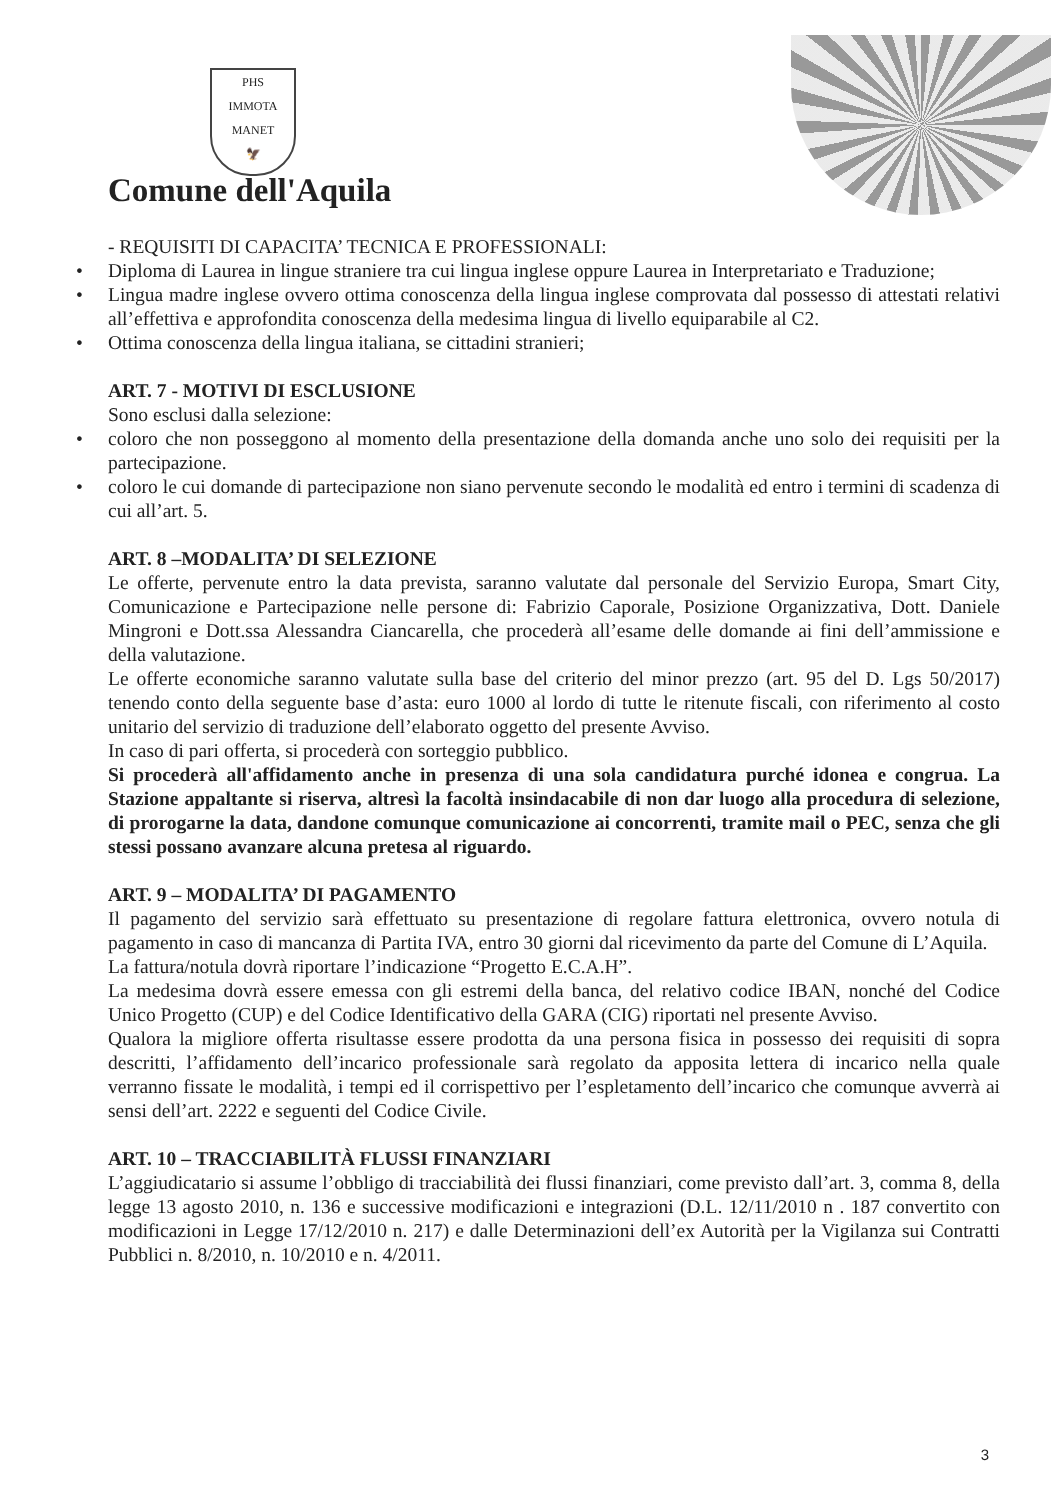PHS
IMMOTA MANET
🦅
Comune dell'Aquila
- REQUISITI DI CAPACITA’ TECNICA E PROFESSIONALI:
• Diploma di Laurea in lingue straniere tra cui lingua inglese oppure Laurea in Interpretariato e Traduzione;
• Lingua madre inglese ovvero ottima conoscenza della lingua inglese comprovata dal possesso di attestati relativi all’effettiva e approfondita conoscenza della medesima lingua di livello equiparabile al C2.
• Ottima conoscenza della lingua italiana, se cittadini stranieri;
ART. 7 - MOTIVI DI ESCLUSIONE
Sono esclusi dalla selezione:
• coloro che non posseggono al momento della presentazione della domanda anche uno solo dei requisiti per la partecipazione.
• coloro le cui domande di partecipazione non siano pervenute secondo le modalità ed entro i termini di scadenza di cui all’art. 5.
ART. 8 –MODALITA’ DI SELEZIONE
Le offerte, pervenute entro la data prevista, saranno valutate dal personale del Servizio Europa, Smart City, Comunicazione e Partecipazione nelle persone di: Fabrizio Caporale, Posizione Organizzativa, Dott. Daniele Mingroni e Dott.ssa Alessandra Ciancarella, che procederà all’esame delle domande ai fini dell’ammissione e della valutazione.
Le offerte economiche saranno valutate sulla base del criterio del minor prezzo (art. 95 del D. Lgs 50/2017) tenendo conto della seguente base d’asta: euro 1000 al lordo di tutte le ritenute fiscali, con riferimento al costo unitario del servizio di traduzione dell’elaborato oggetto del presente Avviso.
In caso di pari offerta, si procederà con sorteggio pubblico.
Si procederà all'affidamento anche in presenza di una sola candidatura purché idonea e congrua. La Stazione appaltante si riserva, altresì la facoltà insindacabile di non dar luogo alla procedura di selezione, di prorogarne la data, dandone comunque comunicazione ai concorrenti, tramite mail o PEC, senza che gli stessi possano avanzare alcuna pretesa al riguardo.
ART. 9 – MODALITA’ DI PAGAMENTO
Il pagamento del servizio sarà effettuato su presentazione di regolare fattura elettronica, ovvero notula di pagamento in caso di mancanza di Partita IVA, entro 30 giorni dal ricevimento da parte del Comune di L’Aquila.
La fattura/notula dovrà riportare l’indicazione “Progetto E.C.A.H”.
La medesima dovrà essere emessa con gli estremi della banca, del relativo codice IBAN, nonché del Codice Unico Progetto (CUP) e del Codice Identificativo della GARA (CIG) riportati nel presente Avviso.
Qualora la migliore offerta risultasse essere prodotta da una persona fisica in possesso dei requisiti di sopra descritti, l’affidamento dell’incarico professionale sarà regolato da apposita lettera di incarico nella quale verranno fissate le modalità, i tempi ed il corrispettivo per l’espletamento dell’incarico che comunque avverrà ai sensi dell’art. 2222 e seguenti del Codice Civile.
ART. 10 – TRACCIABILITÀ FLUSSI FINANZIARI
L’aggiudicatario si assume l’obbligo di tracciabilità dei flussi finanziari, come previsto dall’art. 3, comma 8, della legge 13 agosto 2010, n. 136 e successive modificazioni e integrazioni (D.L. 12/11/2010 n . 187 convertito con modificazioni in Legge 17/12/2010 n. 217) e dalle Determinazioni dell’ex Autorità per la Vigilanza sui Contratti Pubblici n. 8/2010, n. 10/2010 e n. 4/2011.
3